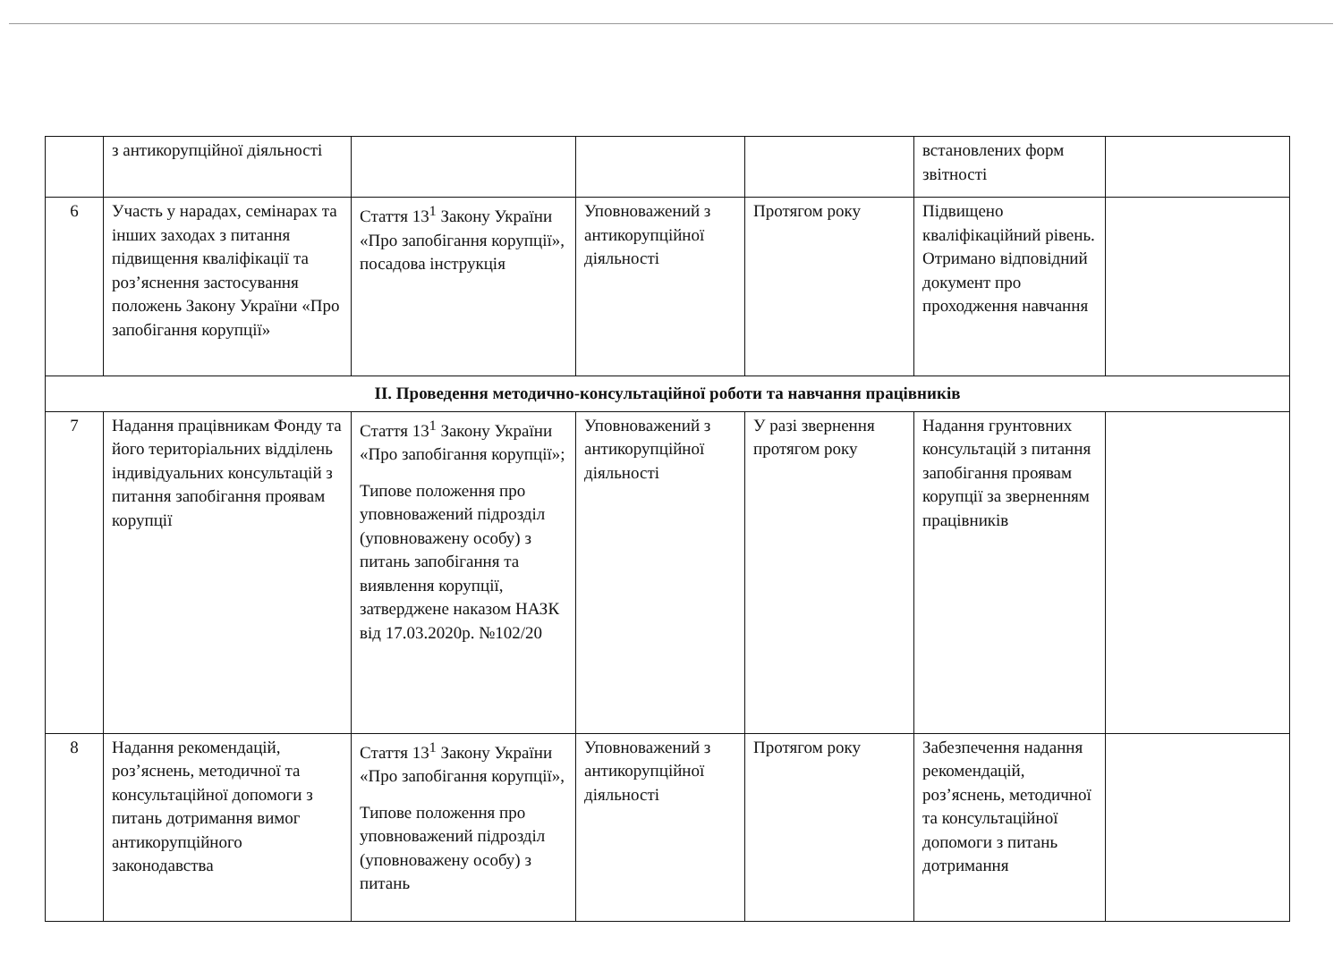| | з антикорупційної діяльності | | | | встановлених форм звітності | |
| 6 | Участь у нарадах, семінарах та інших заходах з питання підвищення кваліфікації та роз’яснення застосування положень Закону України «Про запобігання корупції» | Стаття 13<sup>1</sup> Закону України «Про запобігання корупції», посадова інструкція | Уповноважений з антикорупційної діяльності | Протягом року | Підвищено кваліфікаційний рівень. Отримано відповідний документ про проходження навчання | |
| ІІ. Проведення методично-консультаційної роботи та навчання працівників | | | | | | |
| 7 | Надання працівникам Фонду та його територіальних відділень індивідуальних консультацій з питання запобігання проявам корупції | Стаття 13<sup>1</sup> Закону України «Про запобігання корупції»; Типове положення про уповноважений підрозділ (уповноважену особу) з питань запобігання та виявлення корупції, затверджене наказом НАЗК від 17.03.2020р. №102/20 | Уповноважений з антикорупційної діяльності | У разі звернення протягом року | Надання грунтовних консультацій з питання запобігання проявам корупції за зверненням працівників | |
| 8 | Надання рекомендацій, роз’яснень, методичної та консультаційної допомоги з питань дотримання вимог антикорупційного законодавства | Стаття 13<sup>1</sup> Закону України «Про запобігання корупції», Типове положення про уповноважений підрозділ (уповноважену особу) з питань | Уповноважений з антикорупційної діяльності | Протягом року | Забезпечення надання рекомендацій, роз’яснень, методичної та консультаційної допомоги з питань дотримання | |